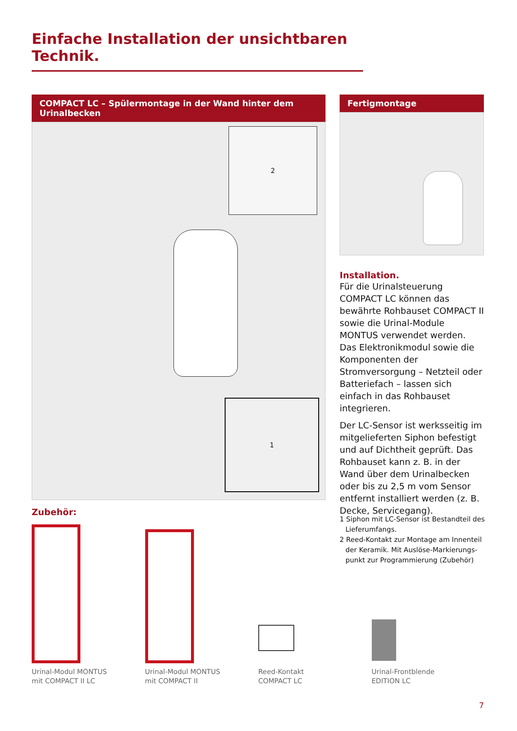Einfache Installation der unsichtbaren Technik.
COMPACT LC – Spülermontage in der Wand hinter dem Urinalbecken
2
1
Fertigmontage
Installation.
Für die Urinalsteuerung COMPACT LC können das bewährte Rohbau­set COMPACT II sowie die Urinal-Module MONTUS verwendet werden. Das Elektronikmodul sowie die Komponenten der Stromversorgung – Netzteil oder Batteriefach – lassen sich einfach in das Rohbauset integrieren.
Der LC-Sensor ist werksseitig im mitgelieferten Siphon befestigt und auf Dichtheit geprüft. Das Rohbauset kann z. B. in der Wand über dem Urinalbecken oder bis zu 2,5 m vom Sensor entfernt installiert werden (z. B. Decke, Servicegang).
Zubehör:
Urinal-Modul MONTUS
mit COMPACT II LC
Urinal-Modul MONTUS
mit COMPACT II
Reed-Kontakt
COMPACT LC
Urinal-Frontblende
EDITION LC
1 Siphon mit LC-Sensor ist Bestandteil des Lieferumfangs.
2 Reed-Kontakt zur Montage am Innenteil der Keramik. Mit Auslöse-Markierungs­punkt zur Programmierung (Zubehör)
7